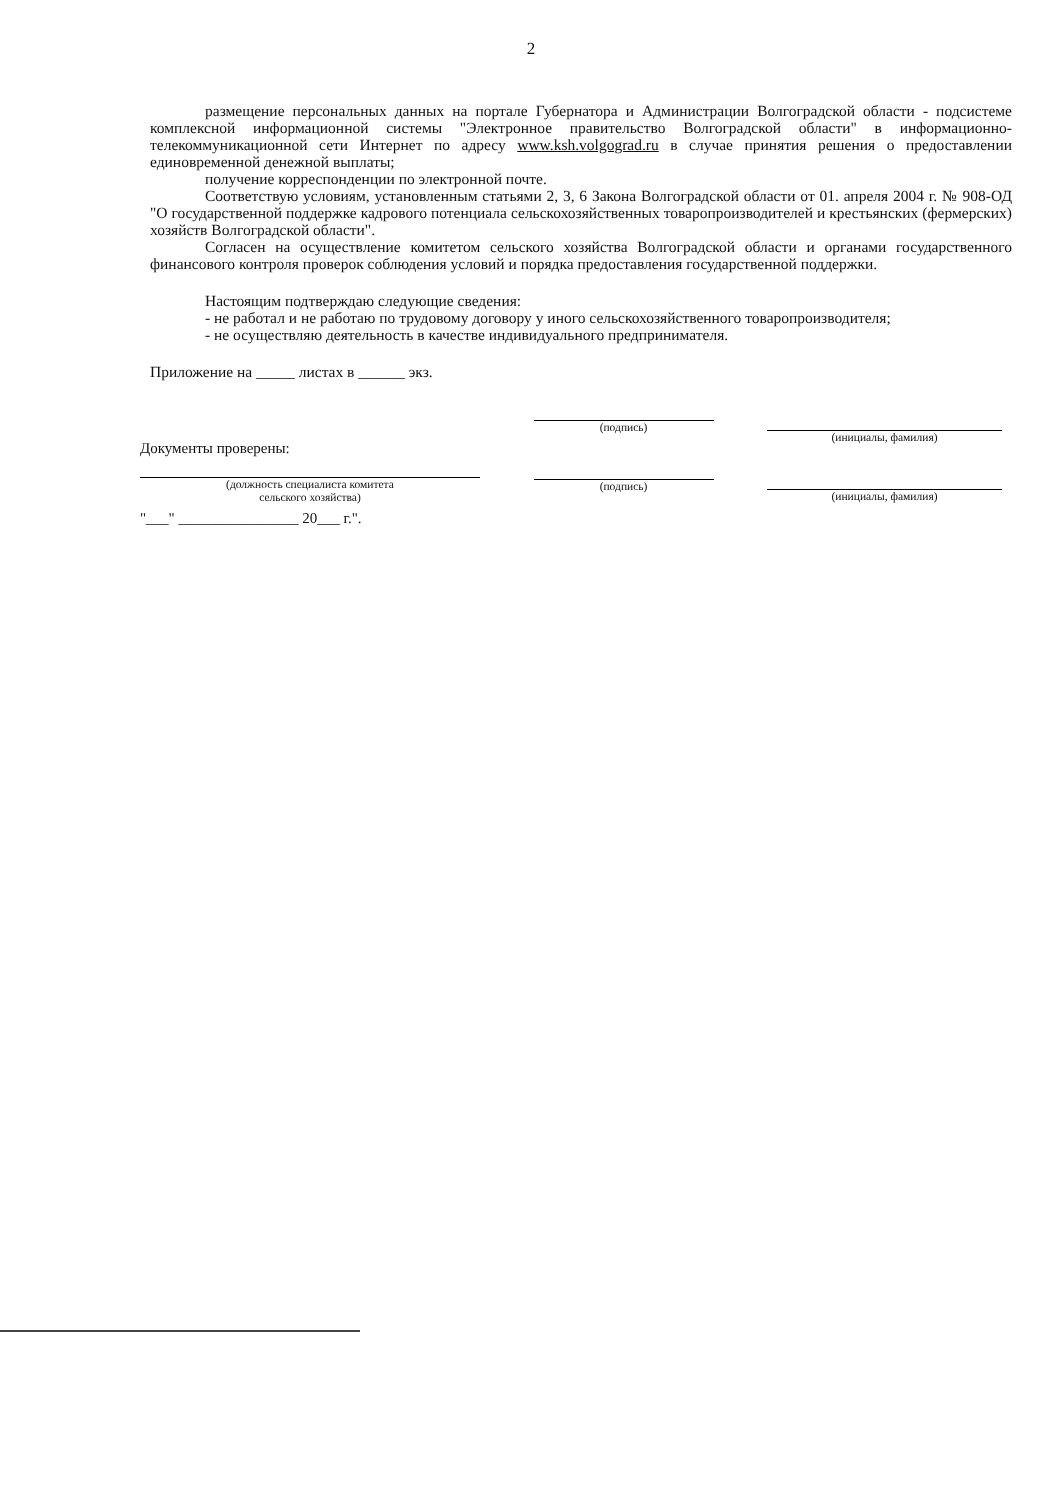2
размещение персональных данных на портале Губернатора и Администрации Волгоградской области - подсистеме комплексной информационной системы "Электронное правительство Волгоградской области" в информационно-телекоммуникационной сети Интернет по адресу www.ksh.volgograd.ru в случае принятия решения о предоставлении единовременной денежной выплаты;
получение корреспонденции по электронной почте.
Соответствую условиям, установленным статьями 2, 3, 6 Закона Волгоградской области от 01. апреля 2004 г. № 908-ОД "О государственной поддержке кадрового потенциала сельскохозяйственных товаропроизводителей и крестьянских (фермерских) хозяйств Волгоградской области".
Согласен на осуществление комитетом сельского хозяйства Волгоградской области и органами государственного финансового контроля проверок соблюдения условий и порядка предоставления государственной поддержки.
Настоящим подтверждаю следующие сведения:
- не работал и не работаю по трудовому договору у иного сельскохозяйственного товаропроизводителя;
- не осуществляю деятельность в качестве индивидуального предпринимателя.
Приложение на _____ листах в ______ экз.
Документы проверены:
(должность специалиста комитета
сельского хозяйства)
"___" ________________ 20___ г.".
(подпись)
(подпись)
(инициалы, фамилия)
(инициалы, фамилия)